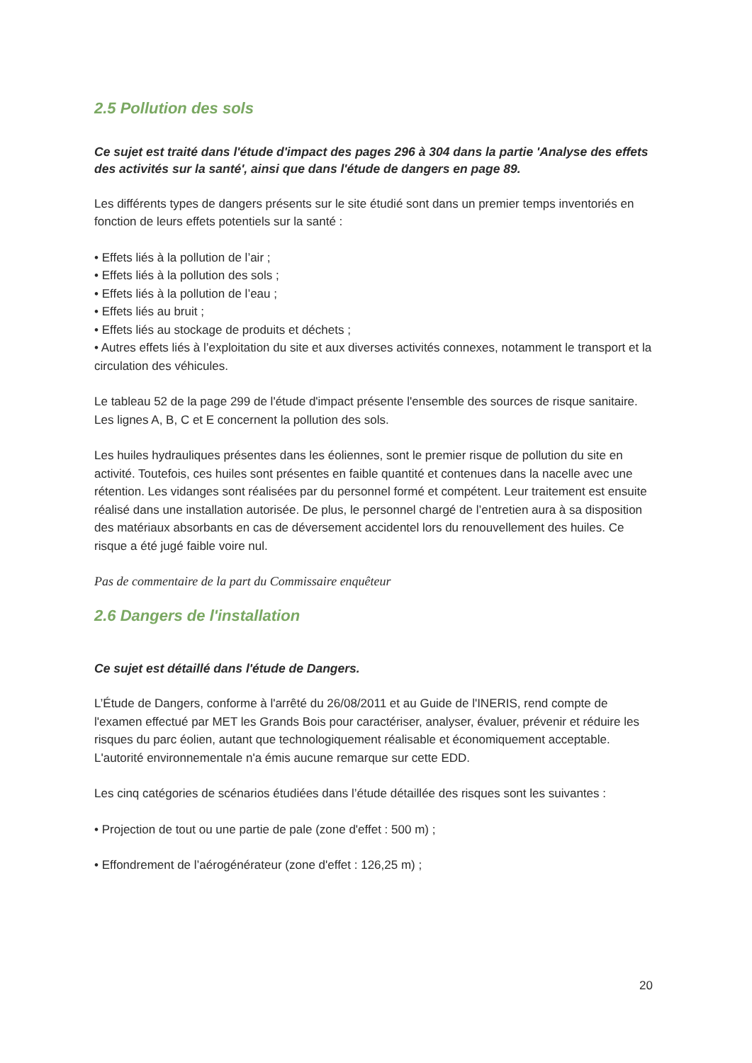2.5 Pollution des sols
Ce sujet est traité dans l'étude d'impact des pages 296 à 304 dans la partie 'Analyse des effets des activités sur la santé', ainsi que dans l'étude de dangers en page 89.
Les différents types de dangers présents sur le site étudié sont dans un premier temps inventoriés en fonction de leurs effets potentiels sur la santé :
• Effets liés à la pollution de l’air ;
• Effets liés à la pollution des sols ;
• Effets liés à la pollution de l’eau ;
• Effets liés au bruit ;
• Effets liés au stockage de produits et déchets ;
• Autres effets liés à l’exploitation du site et aux diverses activités connexes, notamment le transport et la circulation des véhicules.
Le tableau 52 de la page 299 de l'étude d'impact présente l'ensemble des sources de risque sanitaire. Les lignes A, B, C et E concernent la pollution des sols.
Les huiles hydrauliques présentes dans les éoliennes, sont le premier risque de pollution du site en activité. Toutefois, ces huiles sont présentes en faible quantité et contenues dans la nacelle avec une rétention. Les vidanges sont réalisées par du personnel formé et compétent. Leur traitement est ensuite réalisé dans une installation autorisée. De plus, le personnel chargé de l’entretien aura à sa disposition des matériaux absorbants en cas de déversement accidentel lors du renouvellement des huiles. Ce risque a été jugé faible voire nul.
Pas de commentaire de la part du Commissaire enquêteur
2.6 Dangers de l'installation
Ce sujet est détaillé dans l'étude de Dangers.
L’Étude de Dangers, conforme à l'arrêté du 26/08/2011 et au Guide de l'INERIS, rend compte de l'examen effectué par MET les Grands Bois pour caractériser, analyser, évaluer, prévenir et réduire les risques du parc éolien, autant que technologiquement réalisable et économiquement acceptable. L'autorité environnementale n'a émis aucune remarque sur cette EDD.
Les cinq catégories de scénarios étudiées dans l’étude détaillée des risques sont les suivantes :
• Projection de tout ou une partie de pale (zone d'effet : 500 m) ;
• Effondrement de l’aérogénérateur (zone d'effet : 126,25 m) ;
20